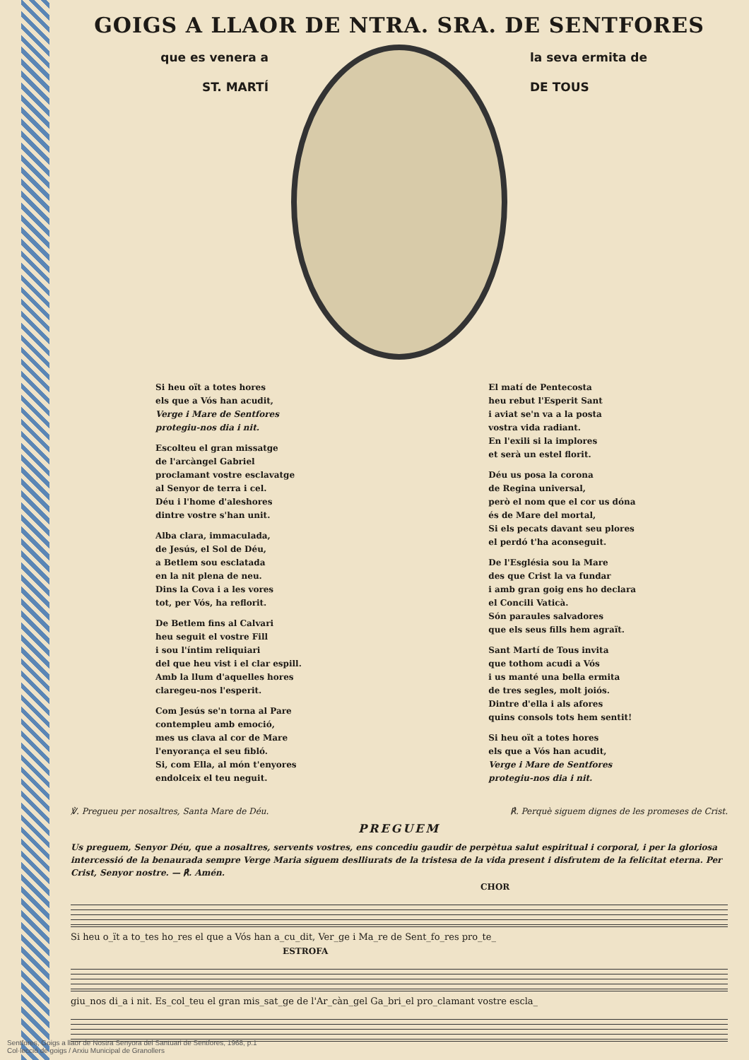GOIGS A LLAOR DE NTRA. SRA. DE SENTFORES
que es venera a
ST. MARTÍ
la seva ermita de
DE TOUS
Si heu oït a totes hores
els que a Vós han acudit,
Verge i Mare de Sentfores
protegiu-nos dia i nit.
Escolteu el gran missatge
de l'arcàngel Gabriel
proclamant vostre esclavatge
al Senyor de terra i cel.
Déu i l'home d'aleshores
dintre vostre s'han unit.
Alba clara, immaculada,
de Jesús, el Sol de Déu,
a Betlem sou esclatada
en la nit plena de neu.
Dins la Cova i a les vores
tot, per Vós, ha reflorit.
De Betlem fins al Calvari
heu seguit el vostre Fill
i sou l'íntim reliquiari
del que heu vist i el clar espill.
Amb la llum d'aquelles hores
claregeu-nos l'esperit.
Com Jesús se'n torna al Pare
contempleu amb emoció,
mes us clava al cor de Mare
l'enyorança el seu fibló.
Si, com Ella, al món t'enyores
endolceix el teu neguit.
El matí de Pentecosta
heu rebut l'Esperit Sant
i aviat se'n va a la posta
vostra vida radiant.
En l'exili si la implores
et serà un estel florit.
Déu us posa la corona
de Regina universal,
però el nom que el cor us dóna
és de Mare del mortal,
Si els pecats davant seu plores
el perdó t'ha aconseguit.
De l'Església sou la Mare
des que Crist la va fundar
i amb gran goig ens ho declara
el Concili Vaticà.
Són paraules salvadores
que els seus fills hem agraït.
Sant Martí de Tous invita
que tothom acudi a Vós
i us manté una bella ermita
de tres segles, molt joiós.
Dintre d'ella i als afores
quins consols tots hem sentit!
Si heu oït a totes hores
els que a Vós han acudit,
Verge i Mare de Sentfores
protegiu-nos dia i nit.
℣. Pregueu per nosaltres, Santa Mare de Déu. ℟. Perquè siguem dignes de les promeses de Crist.
PREGUEM
Us preguem, Senyor Déu, que a nosaltres, servents vostres, ens concediu gaudir de perpètua salut espiritual i corporal, i per la gloriosa intercessió de la benaurada sempre Verge Maria siguem deslliurats de la tristesa de la vida present i disfrutem de la felicitat eterna. Per Crist, Senyor nostre. — ℟. Amén.
CHOR
Si heu o_ït a to_tes ho_res el que a Vós han a_cu_dit, Ver_ge i Ma_re de Sent_fo_res pro_te_
ESTROFA
giu_nos di_a i nit. Es_col_teu el gran mis_sat_ge de l'Ar_càn_gel Ga_bri_el pro_clamant vostre escla_
Sentfores, Goigs a llaor de Nostra Senyora del Santuari de Sentfores, 1968, p.1
Col·lecció de goigs / Arxiu Municipal de Granollers